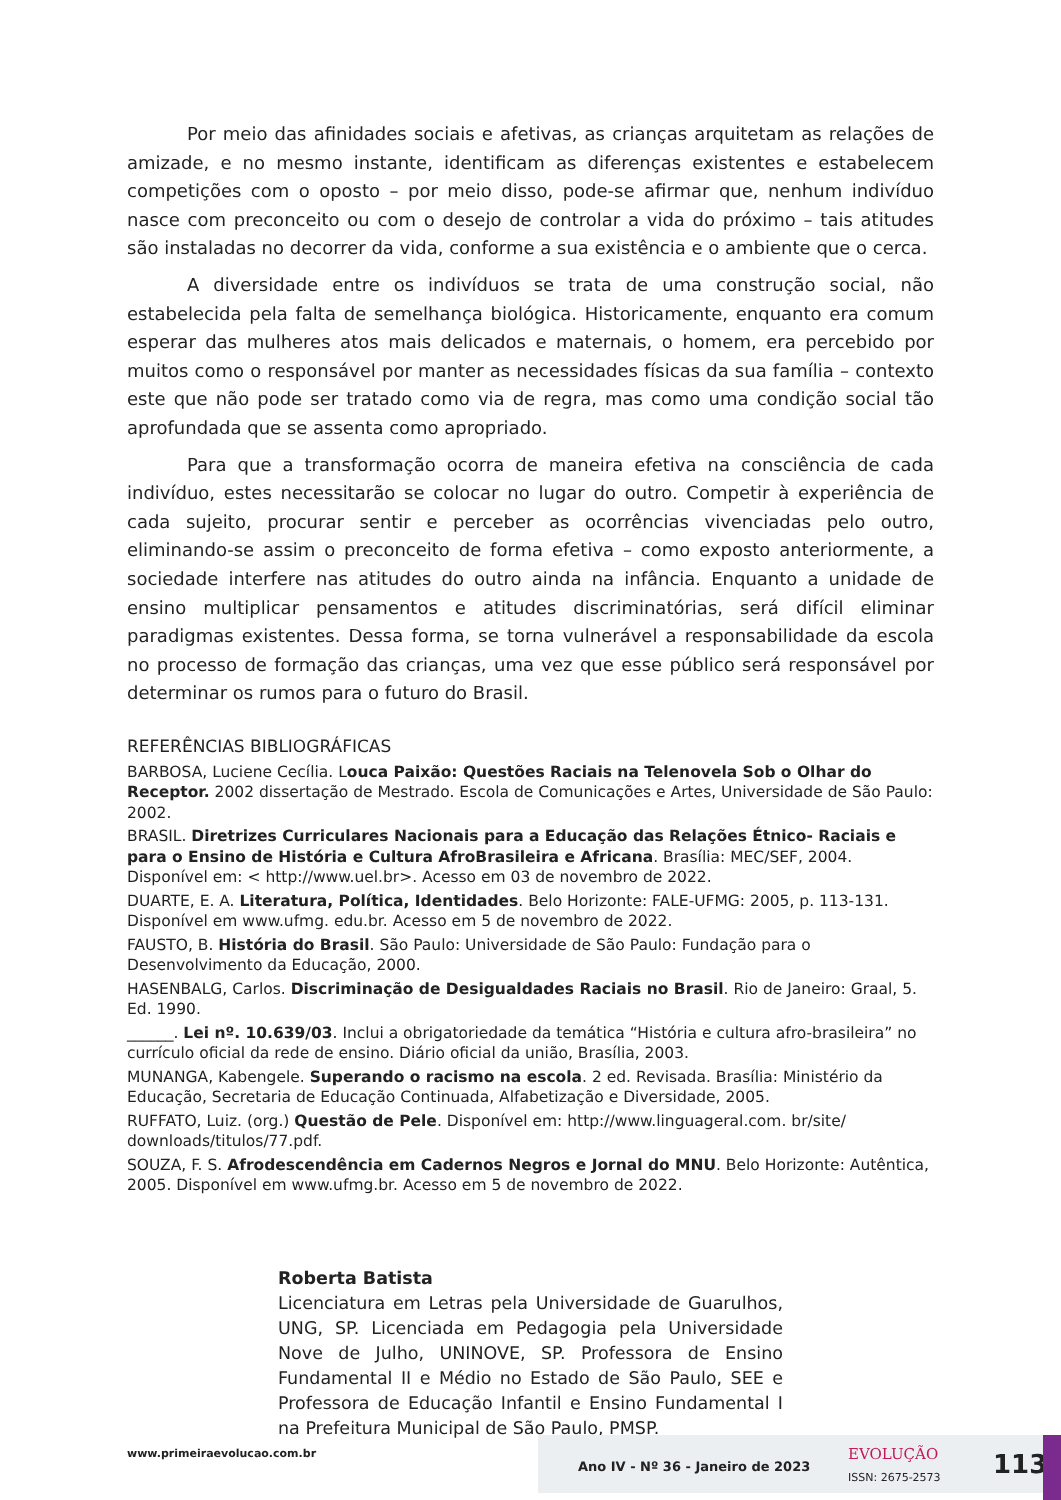Por meio das afinidades sociais e afetivas, as crianças arquitetam as relações de amizade, e no mesmo instante, identificam as diferenças existentes e estabelecem competições com o oposto – por meio disso, pode-se afirmar que, nenhum indivíduo nasce com preconceito ou com o desejo de controlar a vida do próximo – tais atitudes são instaladas no decorrer da vida, conforme a sua existência e o ambiente que o cerca.
A diversidade entre os indivíduos se trata de uma construção social, não estabelecida pela falta de semelhança biológica. Historicamente, enquanto era comum esperar das mulheres atos mais delicados e maternais, o homem, era percebido por muitos como o responsável por manter as necessidades físicas da sua família – contexto este que não pode ser tratado como via de regra, mas como uma condição social tão aprofundada que se assenta como apropriado.
Para que a transformação ocorra de maneira efetiva na consciência de cada indivíduo, estes necessitarão se colocar no lugar do outro. Competir à experiência de cada sujeito, procurar sentir e perceber as ocorrências vivenciadas pelo outro, eliminando-se assim o preconceito de forma efetiva – como exposto anteriormente, a sociedade interfere nas atitudes do outro ainda na infância. Enquanto a unidade de ensino multiplicar pensamentos e atitudes discriminatórias, será difícil eliminar paradigmas existentes. Dessa forma, se torna vulnerável a responsabilidade da escola no processo de formação das crianças, uma vez que esse público será responsável por determinar os rumos para o futuro do Brasil.
REFERÊNCIAS BIBLIOGRÁFICAS
BARBOSA, Luciene Cecília. Louca Paixão: Questões Raciais na Telenovela Sob o Olhar do Receptor. 2002 dissertação de Mestrado. Escola de Comunicações e Artes, Universidade de São Paulo: 2002.
BRASIL. Diretrizes Curriculares Nacionais para a Educação das Relações Étnico- Raciais e para o Ensino de História e Cultura AfroBrasileira e Africana. Brasília: MEC/SEF, 2004. Disponível em: < http://www.uel.br>. Acesso em 03 de novembro de 2022.
DUARTE, E. A. Literatura, Política, Identidades. Belo Horizonte: FALE-UFMG: 2005, p. 113-131. Disponível em www.ufmg. edu.br. Acesso em 5 de novembro de 2022.
FAUSTO, B. História do Brasil. São Paulo: Universidade de São Paulo: Fundação para o Desenvolvimento da Educação, 2000.
HASENBALG, Carlos. Discriminação de Desigualdades Raciais no Brasil. Rio de Janeiro: Graal, 5. Ed. 1990.
______. Lei nº. 10.639/03. Inclui a obrigatoriedade da temática “História e cultura afro-brasileira” no currículo oficial da rede de ensino. Diário oficial da união, Brasília, 2003.
MUNANGA, Kabengele. Superando o racismo na escola. 2 ed. Revisada. Brasília: Ministério da Educação, Secretaria de Educação Continuada, Alfabetização e Diversidade, 2005.
RUFFATO, Luiz. (org.) Questão de Pele. Disponível em: http://www.linguageral.com. br/site/ downloads/titulos/77.pdf.
SOUZA, F. S. Afrodescendência em Cadernos Negros e Jornal do MNU. Belo Horizonte: Autêntica, 2005. Disponível em www.ufmg.br. Acesso em 5 de novembro de 2022.
Roberta Batista
Licenciatura em Letras pela Universidade de Guarulhos, UNG, SP. Licenciada em Pedagogia pela Universidade Nove de Julho, UNINOVE, SP. Professora de Ensino Fundamental II e Médio no Estado de São Paulo, SEE e Professora de Educação Infantil e Ensino Fundamental I na Prefeitura Municipal de São Paulo, PMSP.
www.primeiraevolucao.com.br
Ano IV - Nº 36 - Janeiro de 2023
EVOLUÇÃO
ISSN: 2675-2573 113